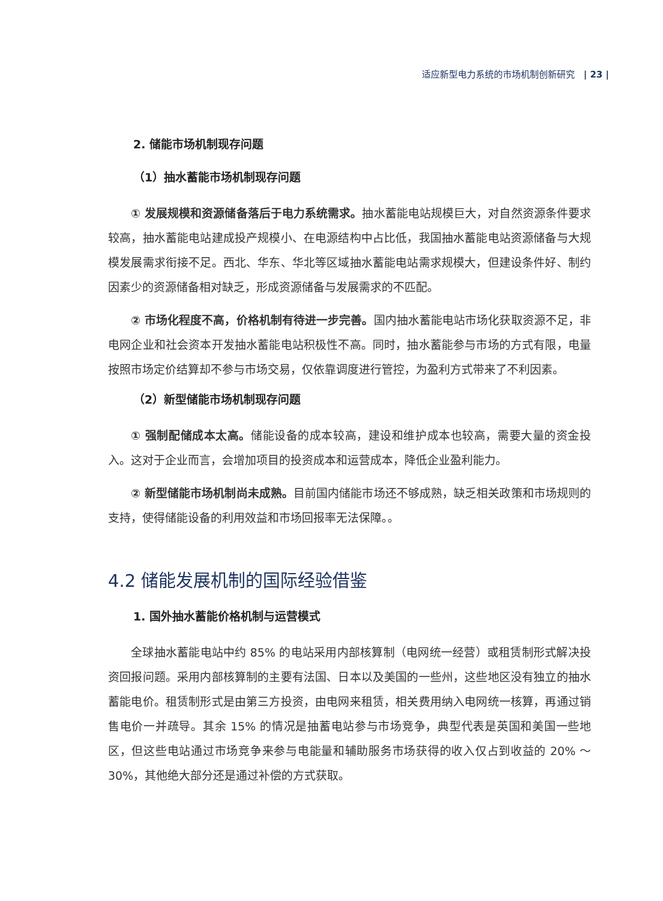适应新型电力系统的市场机制创新研究 | 23 |
2. 储能市场机制现存问题
（1）抽水蓄能市场机制现存问题
① 发展规模和资源储备落后于电力系统需求。抽水蓄能电站规模巨大，对自然资源条件要求较高，抽水蓄能电站建成投产规模小、在电源结构中占比低，我国抽水蓄能电站资源储备与大规模发展需求衔接不足。西北、华东、华北等区域抽水蓄能电站需求规模大，但建设条件好、制约因素少的资源储备相对缺乏，形成资源储备与发展需求的不匹配。
② 市场化程度不高，价格机制有待进一步完善。国内抽水蓄能电站市场化获取资源不足，非电网企业和社会资本开发抽水蓄能电站积极性不高。同时，抽水蓄能参与市场的方式有限，电量按照市场定价结算却不参与市场交易，仅依靠调度进行管控，为盈利方式带来了不利因素。
（2）新型储能市场机制现存问题
① 强制配储成本太高。储能设备的成本较高，建设和维护成本也较高，需要大量的资金投入。这对于企业而言，会增加项目的投资成本和运营成本，降低企业盈利能力。
② 新型储能市场机制尚未成熟。目前国内储能市场还不够成熟，缺乏相关政策和市场规则的支持，使得储能设备的利用效益和市场回报率无法保障。。
4.2 储能发展机制的国际经验借鉴
1. 国外抽水蓄能价格机制与运营模式
全球抽水蓄能电站中约 85% 的电站采用内部核算制（电网统一经营）或租赁制形式解决投资回报问题。采用内部核算制的主要有法国、日本以及美国的一些州，这些地区没有独立的抽水蓄能电价。租赁制形式是由第三方投资，由电网来租赁，相关费用纳入电网统一核算，再通过销售电价一并疏导。其余 15% 的情况是抽蓄电站参与市场竞争，典型代表是英国和美国一些地区，但这些电站通过市场竞争来参与电能量和辅助服务市场获得的收入仅占到收益的 20% ～ 30%，其他绝大部分还是通过补偿的方式获取。